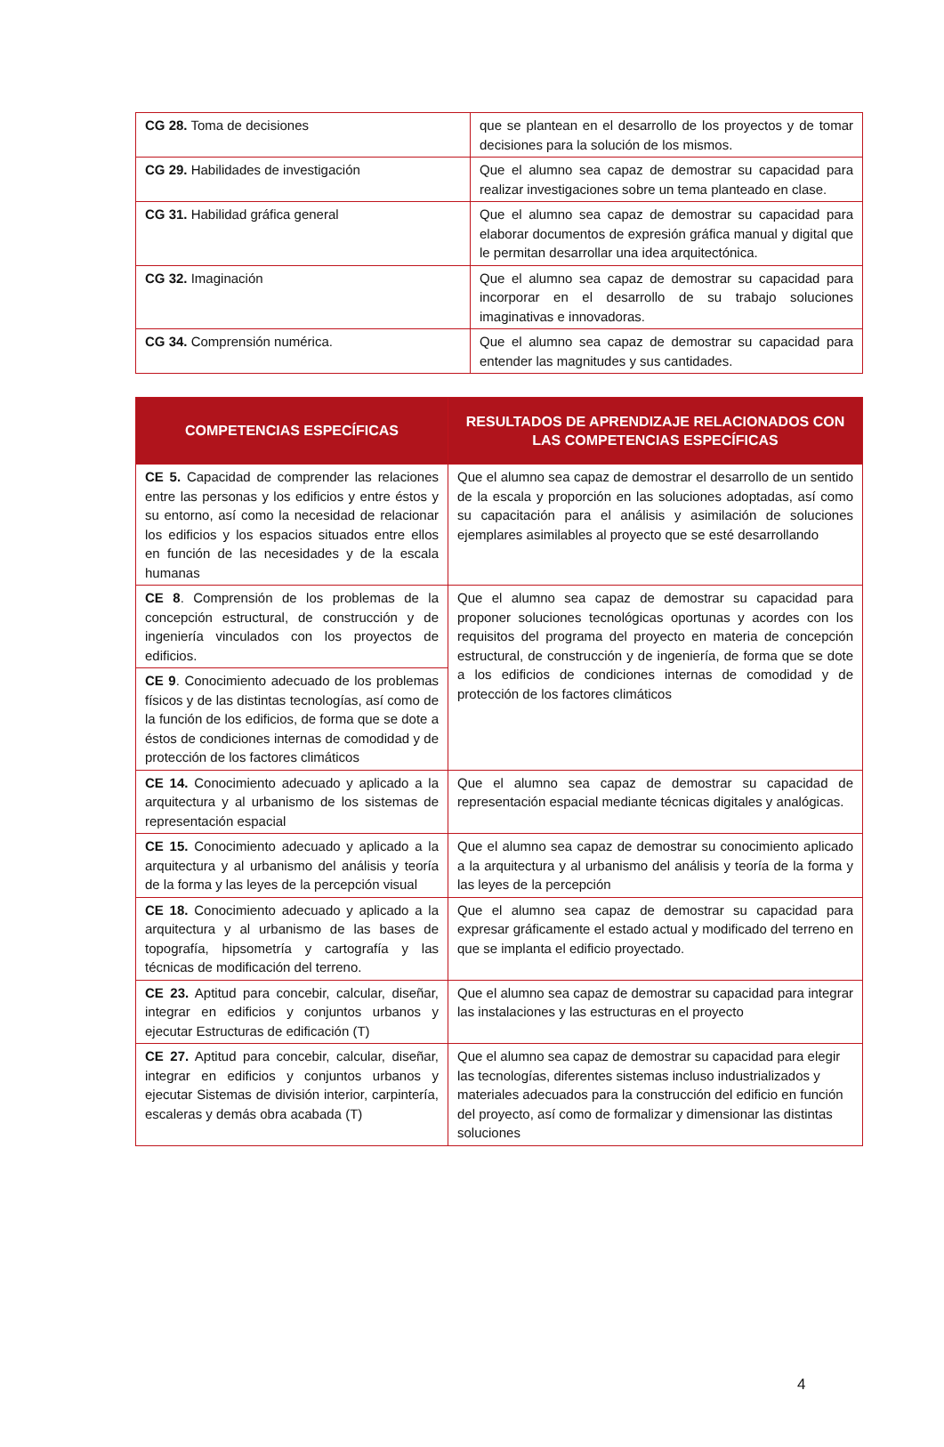| CG 28. Toma de decisiones | que se plantean en el desarrollo de los proyectos y de tomar decisiones para la solución de los mismos. |
| CG 29. Habilidades de investigación | Que el alumno sea capaz de demostrar su capacidad para realizar investigaciones sobre un tema planteado en clase. |
| CG 31. Habilidad gráfica general | Que el alumno sea capaz de demostrar su capacidad para elaborar documentos de expresión gráfica manual y digital que le permitan desarrollar una idea arquitectónica. |
| CG 32. Imaginación | Que el alumno sea capaz de demostrar su capacidad para incorporar en el desarrollo de su trabajo soluciones imaginativas e innovadoras. |
| CG 34. Comprensión numérica. | Que el alumno sea capaz de demostrar su capacidad para entender las magnitudes y sus cantidades. |
| COMPETENCIAS ESPECÍFICAS | RESULTADOS DE APRENDIZAJE RELACIONADOS CON LAS COMPETENCIAS ESPECÍFICAS |
| --- | --- |
| CE 5. Capacidad de comprender las relaciones entre las personas y los edificios y entre éstos y su entorno, así como la necesidad de relacionar los edificios y los espacios situados entre ellos en función de las necesidades y de la escala humanas | Que el alumno sea capaz de demostrar el desarrollo de un sentido de la escala y proporción en las soluciones adoptadas, así como su capacitación para el análisis y asimilación de soluciones ejemplares asimilables al proyecto que se esté desarrollando |
| CE 8 . Comprensión de los problemas de la concepción estructural, de construcción y de ingeniería vinculados con los proyectos de edificios. | Que el alumno sea capaz de demostrar su capacidad para proponer soluciones tecnológicas oportunas y acordes con los requisitos del programa del proyecto en materia de concepción estructural, de construcción y de ingeniería, de forma que se dote a los edificios de condiciones internas de comodidad y de protección de los factores climáticos |
| CE 9 . Conocimiento adecuado de los problemas físicos y de las distintas tecnologías, así como de la función de los edificios, de forma que se dote a éstos de condiciones internas de comodidad y de protección de los factores climáticos | |
| CE 14. Conocimiento adecuado y aplicado a la arquitectura y al urbanismo de los sistemas de representación espacial | Que el alumno sea capaz de demostrar su capacidad de representación espacial mediante técnicas digitales y analógicas. |
| CE 15. Conocimiento adecuado y aplicado a la arquitectura y al urbanismo del análisis y teoría de la forma y las leyes de la percepción visual | Que el alumno sea capaz de demostrar su conocimiento aplicado a la arquitectura y al urbanismo del análisis y teoría de la forma y las leyes de la percepción |
| CE 18. Conocimiento adecuado y aplicado a la arquitectura y al urbanismo de las bases de topografía, hipsometría y cartografía y las técnicas de modificación del terreno. | Que el alumno sea capaz de demostrar su capacidad para expresar gráficamente el estado actual y modificado del terreno en que se implanta el edificio proyectado. |
| CE 23. Aptitud para concebir, calcular, diseñar, integrar en edificios y conjuntos urbanos y ejecutar Estructuras de edificación (T) | Que el alumno sea capaz de demostrar su capacidad para integrar las instalaciones y las estructuras en el proyecto |
| CE 27. Aptitud para concebir, calcular, diseñar, integrar en edificios y conjuntos urbanos y ejecutar Sistemas de división interior, carpintería, escaleras y demás obra acabada (T) | Que el alumno sea capaz de demostrar su capacidad para elegir las tecnologías, diferentes sistemas incluso industrializados y materiales adecuados para la construcción del edificio en función del proyecto, así como de formalizar y dimensionar las distintas soluciones |
4